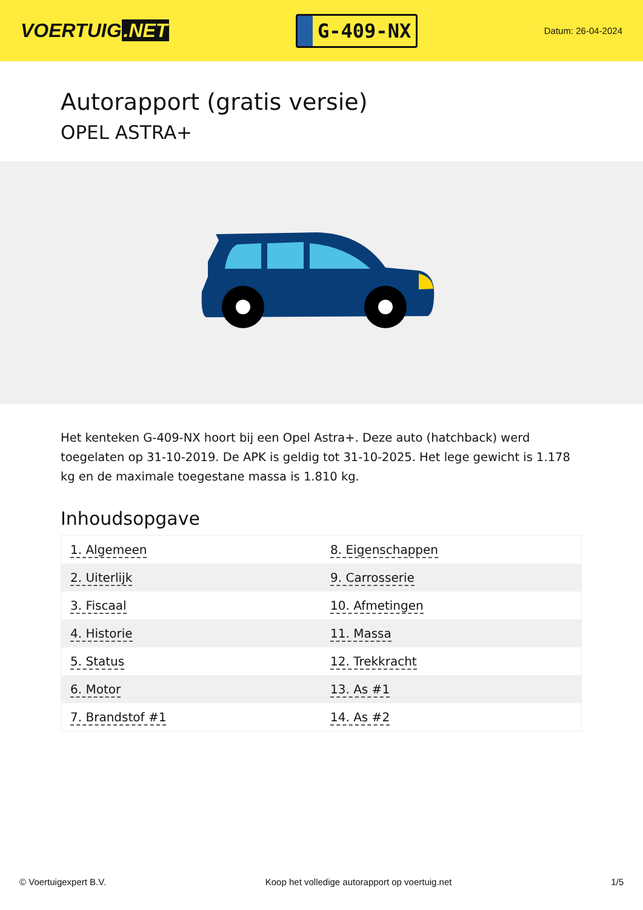VOERTUIG.NET
G-409-NX
Datum: 26-04-2024
Autorapport (gratis versie)
OPEL ASTRA+
Het kenteken G-409-NX hoort bij een Opel Astra+. Deze auto (hatchback) werd toegelaten op 31-10-2019. De APK is geldig tot 31-10-2025. Het lege gewicht is 1.178 kg en de maximale toegestane massa is 1.810 kg.
Inhoudsopgave
| 1. Algemeen | 8. Eigenschappen |
| 2. Uiterlijk | 9. Carrosserie |
| 3. Fiscaal | 10. Afmetingen |
| 4. Historie | 11. Massa |
| 5. Status | 12. Trekkracht |
| 6. Motor | 13. As #1 |
| 7. Brandstof #1 | 14. As #2 |
© Voertuigexpert B.V. Koop het volledige autorapport op voertuig.net 1/5